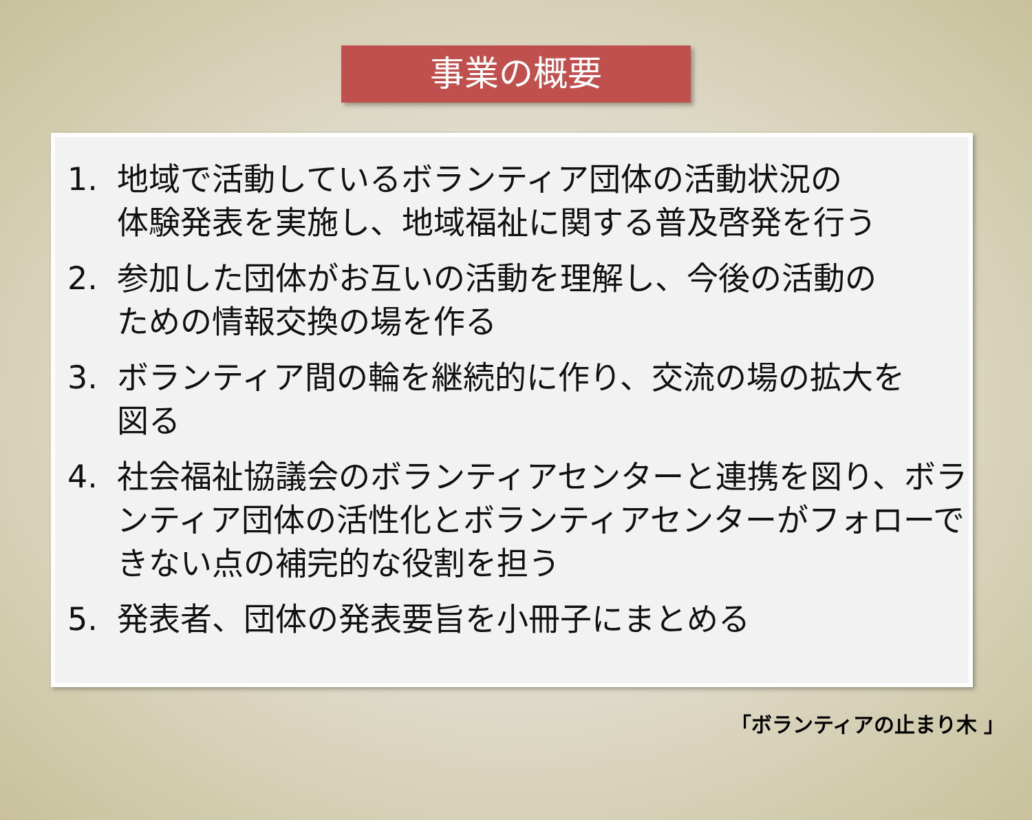事業の概要
1. 地域で活動しているボランティア団体の活動状況の
体験発表を実施し、地域福祉に関する普及啓発を行う
2. 参加した団体がお互いの活動を理解し、今後の活動の
ための情報交換の場を作る
3. ボランティア間の輪を継続的に作り、交流の場の拡大を
図る
4. 社会福祉協議会のボランティアセンターと連携を図り、ボランティア団体の活性化とボランティアセンターがフォローできない点の補完的な役割を担う
5. 発表者、団体の発表要旨を小冊子にまとめる
「ボランティアの止まり木 」